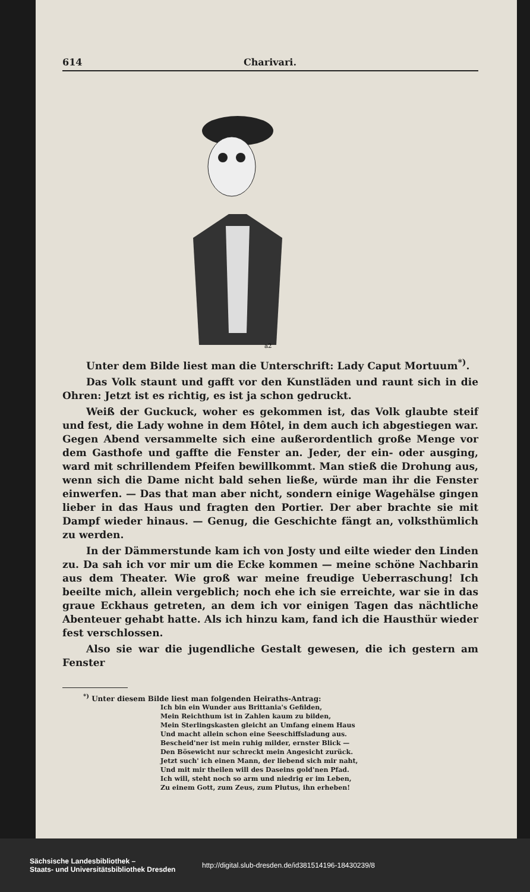614 Charivari.
a2
Unter dem Bilde liest man die Unterschrift: Lady Caput Mortuum<sup>*)</sup>.
Das Volk staunt und gafft vor den Kunstläden und raunt sich in die Ohren: Jetzt ist es richtig, es ist ja schon gedruckt.
Weiß der Guckuck, woher es gekommen ist, das Volk glaubte steif und fest, die Lady wohne in dem Hôtel, in dem auch ich abgestiegen war. Gegen Abend versammelte sich eine außerordentlich große Menge vor dem Gasthofe und gaffte die Fenster an. Jeder, der ein- oder ausging, ward mit schrillendem Pfeifen bewillkommt. Man stieß die Drohung aus, wenn sich die Dame nicht bald sehen ließe, würde man ihr die Fenster einwerfen. — Das that man aber nicht, sondern einige Wagehälse gingen lieber in das Haus und fragten den Portier. Der aber brachte sie mit Dampf wieder hinaus. — Genug, die Geschichte fängt an, volksthümlich zu werden.
In der Dämmerstunde kam ich von Josty und eilte wieder den Linden zu. Da sah ich vor mir um die Ecke kommen — meine schöne Nachbarin aus dem Theater. Wie groß war meine freudige Ueberraschung! Ich beeilte mich, allein vergeblich; noch ehe ich sie erreichte, war sie in das graue Eckhaus getreten, an dem ich vor einigen Tagen das nächtliche Abenteuer gehabt hatte. Als ich hinzu kam, fand ich die Hausthür wieder fest verschlossen.
Also sie war die jugendliche Gestalt gewesen, die ich gestern am Fenster
<sup>*)</sup> Unter diesem Bilde liest man folgenden Heiraths-Antrag:
Ich bin ein Wunder aus Brittania's Gefilden,
Mein Reichthum ist in Zahlen kaum zu bilden,
Mein Sterlingskasten gleicht an Umfang einem Haus
Und macht allein schon eine Seeschiffsladung aus.
Bescheid'ner ist mein ruhig milder, ernster Blick —
Den Bösewicht nur schreckt mein Angesicht zurück.
Jetzt such' ich einen Mann, der liebend sich mir naht,
Und mit mir theilen will des Daseins gold'nen Pfad.
Ich will, steht noch so arm und niedrig er im Leben,
Zu einem Gott, zum Zeus, zum Plutus, ihn erheben!
Sächsische Landesbibliothek –
Staats- und Universitätsbibliothek Dresden http://digital.slub-dresden.de/id381514196-18430239/8